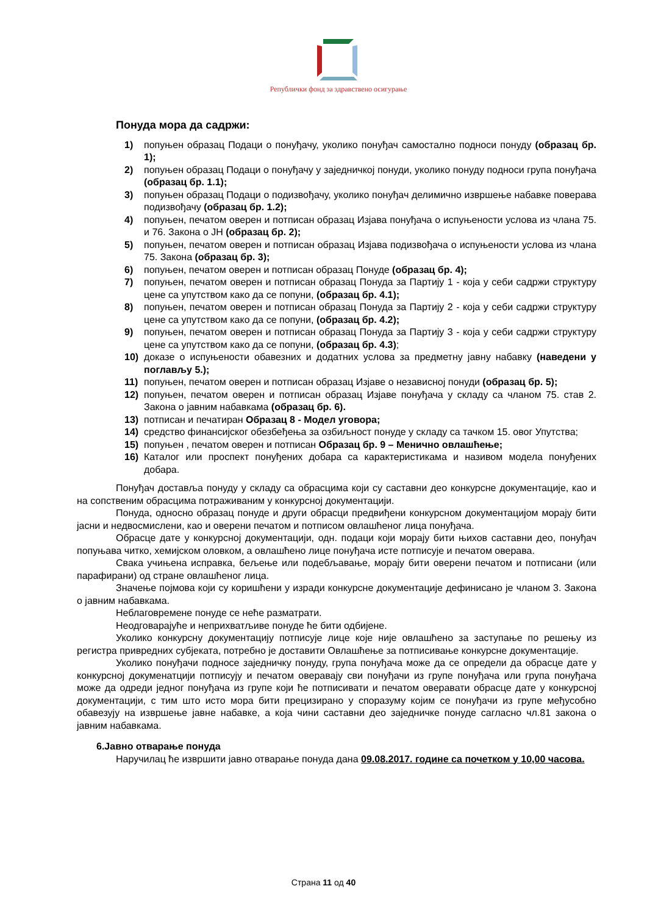Републички фонд за здравствено осигурање
Понуда мора да садржи:
1) попуњен образац Подаци о понуђачу, уколико понуђач самостално подноси понуду (образац бр. 1);
2) попуњен образац Подаци о понуђачу у заједничкој понуди, уколико понуду подноси група понуђача (образац бр. 1.1);
3) попуњен образац Подаци о подизвођачу, уколико понуђач делимично извршење набавке поверава подизвођачу (образац бр. 1.2);
4) попуњен, печатом оверен и потписан образац Изјава понуђача о испуњености услова из члана 75. и 76. Закона о ЈН (образац бр. 2);
5) попуњен, печатом оверен и потписан образац Изјава подизвођача о испуњености услова из члана 75. Закона (образац бр. 3);
6) попуњен, печатом оверен и потписан образац Понуде (образац бр. 4);
7) попуњен, печатом оверен и потписан образац Понуда за Партију 1 - која у себи садржи структуру цене са упутством како да се попуни, (образац бр. 4.1);
8) попуњен, печатом оверен и потписан образац Понуда за Партију 2 - која у себи садржи структуру цене са упутством како да се попуни, (образац бр. 4.2);
9) попуњен, печатом оверен и потписан образац Понуда за Партију 3 - која у себи садржи структуру цене са упутством како да се попуни, (образац бр. 4.3);
10) доказе о испуњености обавезних и додатних услова за предметну јавну набавку (наведени у поглављу 5.);
11) попуњен, печатом оверен и потписан образац Изјаве о независној понуди (образац бр. 5);
12) попуњен, печатом оверен и потписан образац Изјаве понуђача у складу са чланом 75. став 2. Закона о јавним набавкама (образац бр. 6).
13) потписан и печатиран Образац 8 - Модел уговора;
14) средство финансијског обезбеђења за озбиљност понуде у складу са тачком 15. овог Упутства;
15) попуњен , печатом оверен и потписан Образац бр. 9 – Менично овлашћење;
16) Каталог или проспект понуђених добара са карактеристикама и називом модела понуђених добара.
Понуђач доставља понуду у складу са обрасцима који су саставни део конкурсне документације, као и на сопственим обрасцима потраживаним у конкурсној документацији.
Понуда, односно образац понуде и други обрасци предвиђени конкурсном документацијом морају бити јасни и недвосмислени, као и оверени печатом и потписом овлашћеног лица понуђача.
Обрасце дате у конкурсној документацији, одн. подаци који морају бити њихов саставни део, понуђач попуњава читко, хемијском оловком, а овлашћено лице понуђача исте потписује и печатом оверава.
Свака учињена исправка, бељење или подебљавање, морају бити оверени печатом и потписани (или парафирани) од стране овлашћеног лица.
Значење појмова који су коришћени у изради конкурсне документације дефинисано је чланом 3. Закона о јавним набавкама.
Неблаговремене понуде се неће разматрати.
Неодговарајуће и неприхватљиве понуде ће бити одбијене.
Уколико конкурсну документацију потписује лице које није овлашћено за заступање по решењу из регистра привредних субјеката, потребно је доставити Овлашћење за потписивање конкурсне документације.
Уколико понуђачи подносе заједничку понуду, група понуђача може да се определи да обрасце дате у конкурсној докуменатцији потписују и печатом оверавају сви понуђачи из групе понуђача или група понуђача може да одреди једног понуђача из групе који ће потписивати и печатом оверавати обрасце дате у конкурсној документацији, с тим што исто мора бити прецизирано у споразуму којим се понуђачи из групе међусобно обавезују на извршење јавне набавке, а која чини саставни део заједничке понуде сагласно чл.81 закона о јавним набавкама.
6.Јавно отварање понуда
Наручилац ће извршити јавно отварање понуда дана 09.08.2017. године са почетком у 10,00 часова.
Страна 11 од 40